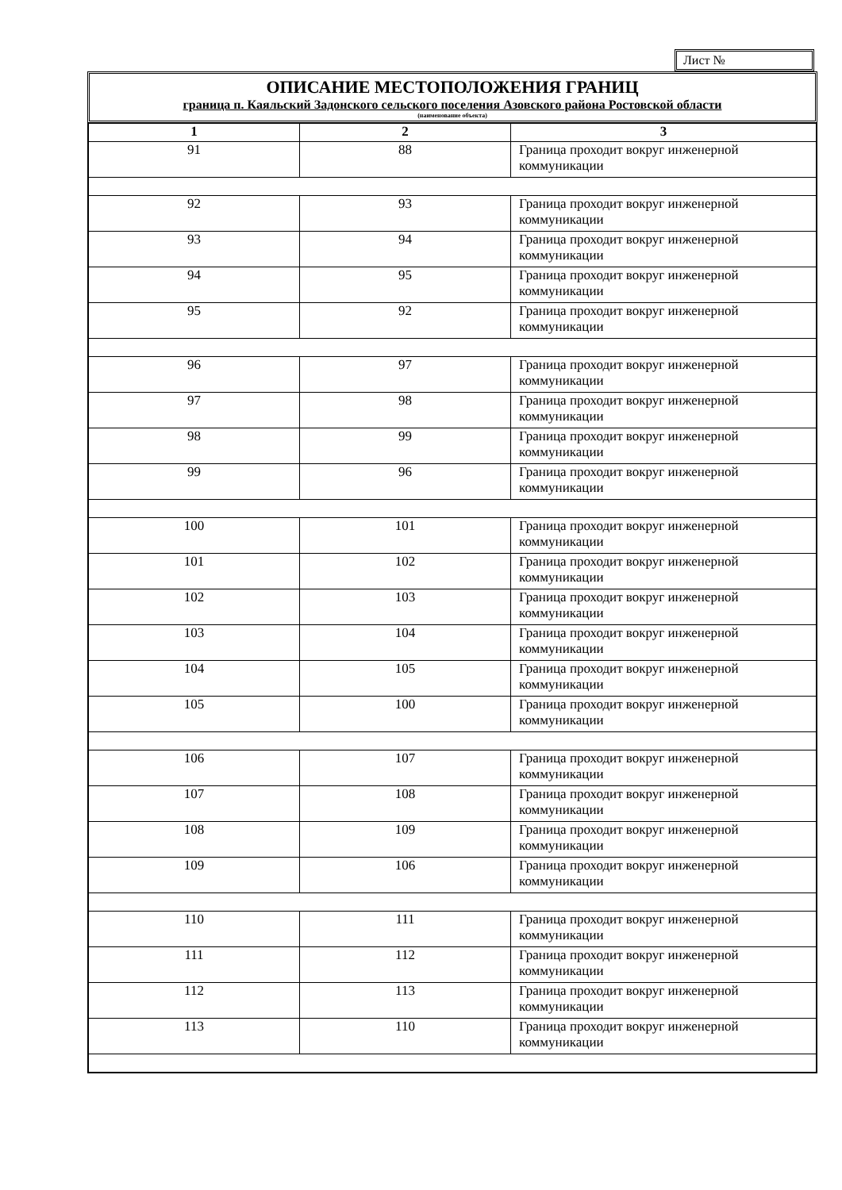Лист №
ОПИСАНИЕ МЕСТОПОЛОЖЕНИЯ ГРАНИЦ
граница п. Каяльский Задонского сельского поселения Азовского района Ростовской области
(наименование объекта)
| 1 | 2 | 3 |
| --- | --- | --- |
| 91 | 88 | Граница проходит вокруг инженерной коммуникации |
| 92 | 93 | Граница проходит вокруг инженерной коммуникации |
| 93 | 94 | Граница проходит вокруг инженерной коммуникации |
| 94 | 95 | Граница проходит вокруг инженерной коммуникации |
| 95 | 92 | Граница проходит вокруг инженерной коммуникации |
| 96 | 97 | Граница проходит вокруг инженерной коммуникации |
| 97 | 98 | Граница проходит вокруг инженерной коммуникации |
| 98 | 99 | Граница проходит вокруг инженерной коммуникации |
| 99 | 96 | Граница проходит вокруг инженерной коммуникации |
| 100 | 101 | Граница проходит вокруг инженерной коммуникации |
| 101 | 102 | Граница проходит вокруг инженерной коммуникации |
| 102 | 103 | Граница проходит вокруг инженерной коммуникации |
| 103 | 104 | Граница проходит вокруг инженерной коммуникации |
| 104 | 105 | Граница проходит вокруг инженерной коммуникации |
| 105 | 100 | Граница проходит вокруг инженерной коммуникации |
| 106 | 107 | Граница проходит вокруг инженерной коммуникации |
| 107 | 108 | Граница проходит вокруг инженерной коммуникации |
| 108 | 109 | Граница проходит вокруг инженерной коммуникации |
| 109 | 106 | Граница проходит вокруг инженерной коммуникации |
| 110 | 111 | Граница проходит вокруг инженерной коммуникации |
| 111 | 112 | Граница проходит вокруг инженерной коммуникации |
| 112 | 113 | Граница проходит вокруг инженерной коммуникации |
| 113 | 110 | Граница проходит вокруг инженерной коммуникации |